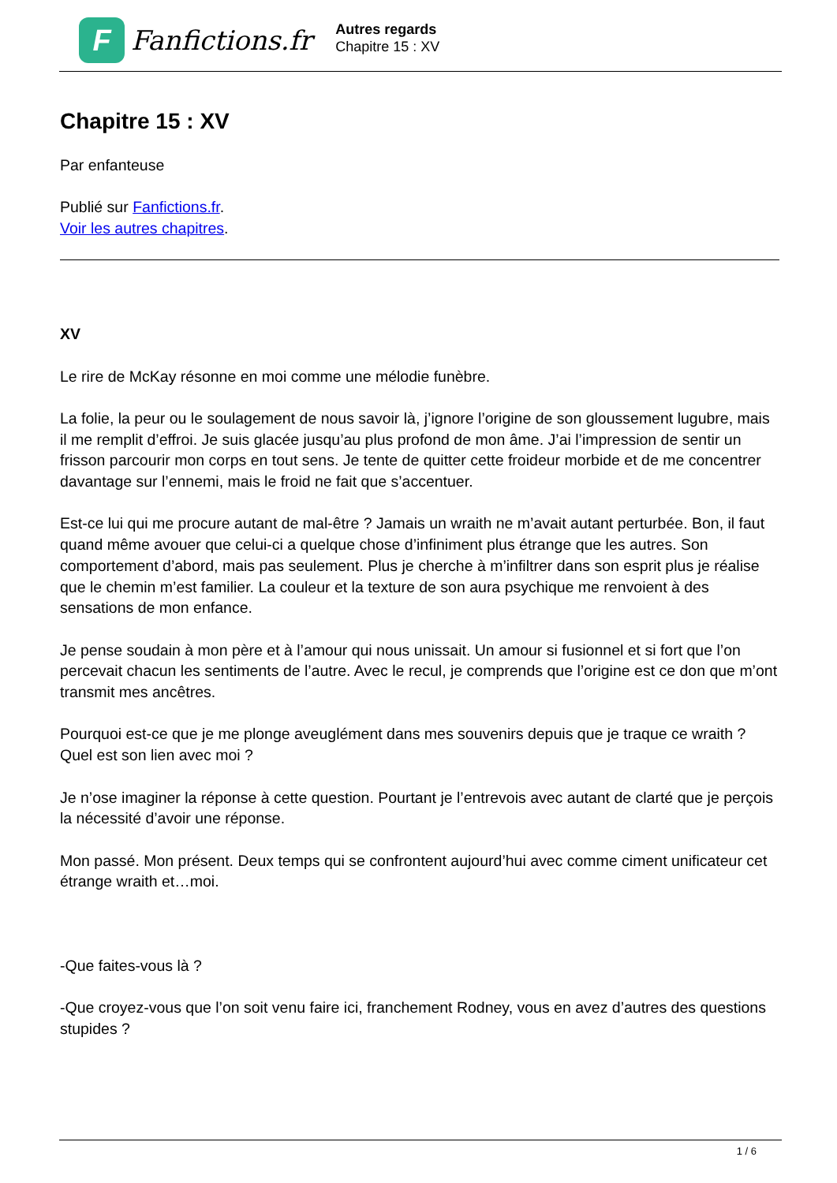F
Fanfictions.fr
Autres regards
Chapitre 15 : XV
Chapitre 15 : XV
Par enfanteuse
Publié sur Fanfictions.fr.
Voir les autres chapitres.
XV
Le rire de McKay résonne en moi comme une mélodie funèbre.
La folie, la peur ou le soulagement de nous savoir là, j’ignore l’origine de son gloussement lugubre, mais il me remplit d’effroi. Je suis glacée jusqu’au plus profond de mon âme. J’ai l’impression de sentir un frisson parcourir mon corps en tout sens. Je tente de quitter cette froideur morbide et de me concentrer davantage sur l’ennemi, mais le froid ne fait que s’accentuer.
Est-ce lui qui me procure autant de mal-être ? Jamais un wraith ne m’avait autant perturbée. Bon, il faut quand même avouer que celui-ci a quelque chose d’infiniment plus étrange que les autres. Son comportement d’abord, mais pas seulement. Plus je cherche à m’infiltrer dans son esprit plus je réalise que le chemin m’est familier. La couleur et la texture de son aura psychique me renvoient à des sensations de mon enfance.
Je pense soudain à mon père et à l’amour qui nous unissait. Un amour si fusionnel et si fort que l’on percevait chacun les sentiments de l’autre. Avec le recul, je comprends que l’origine est ce don que m’ont transmit mes ancêtres.
Pourquoi est-ce que je me plonge aveuglément dans mes souvenirs depuis que je traque ce wraith ? Quel est son lien avec moi ?
Je n’ose imaginer la réponse à cette question. Pourtant je l’entrevois avec autant de clarté que je perçois la nécessité d’avoir une réponse.
Mon passé. Mon présent. Deux temps qui se confrontent aujourd’hui avec comme ciment unificateur cet étrange wraith et…moi.
-Que faites-vous là ?
-Que croyez-vous que l’on soit venu faire ici, franchement Rodney, vous en avez d’autres des questions stupides ?
1 / 6